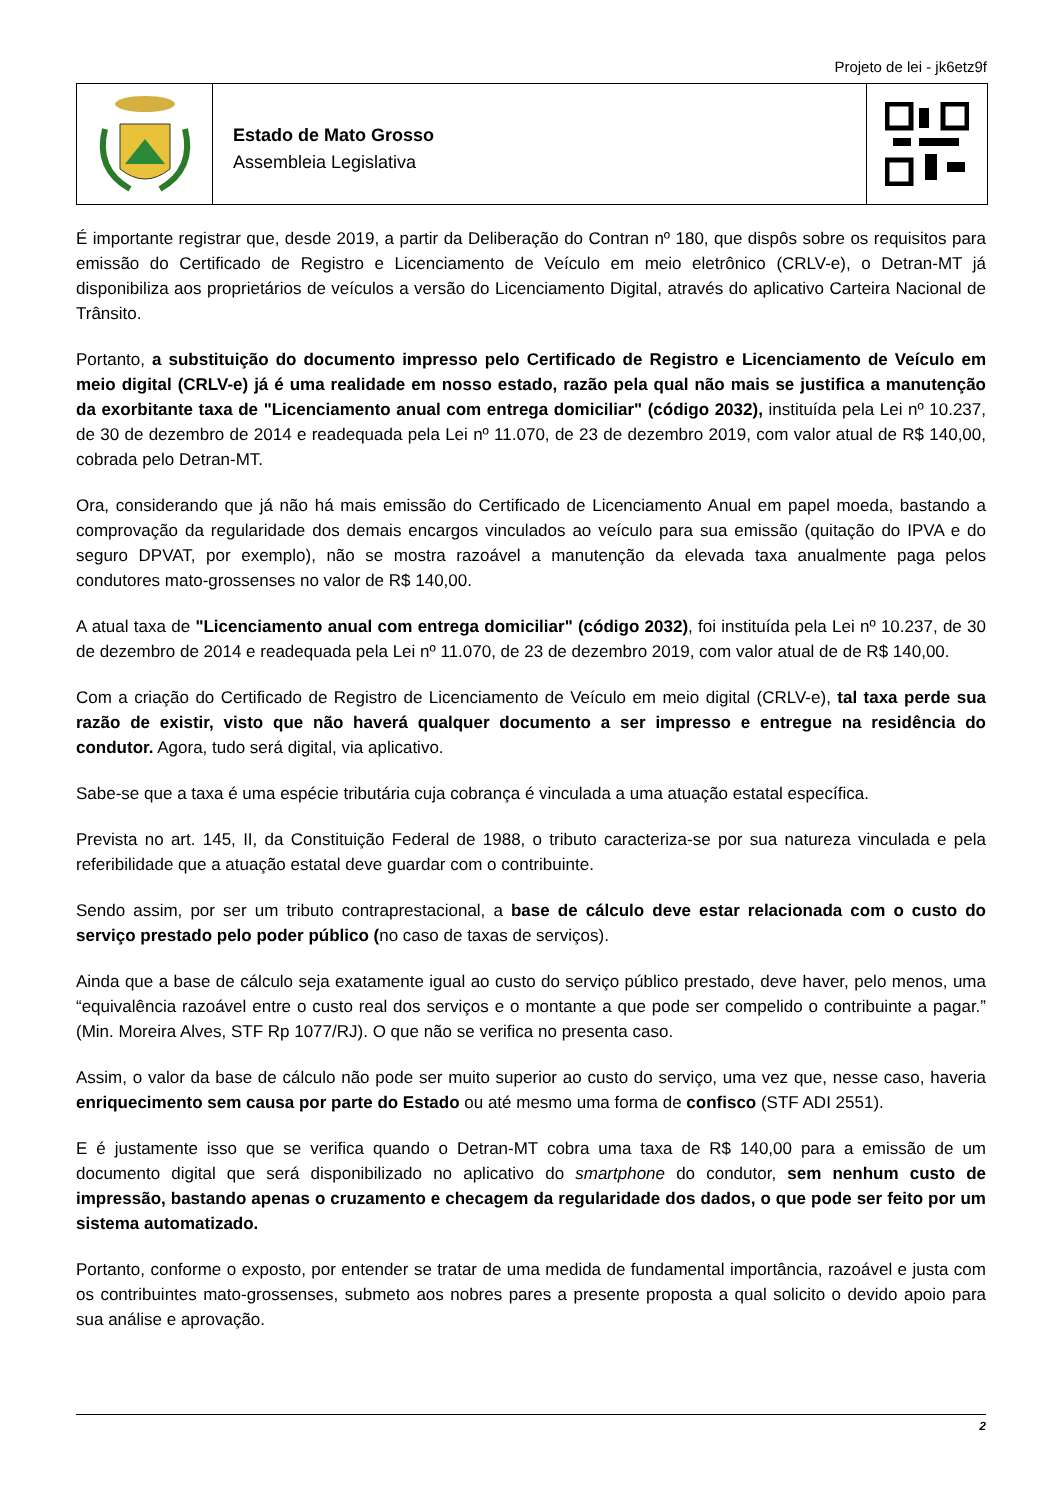Projeto de lei - jk6etz9f
Estado de Mato Grosso
Assembleia Legislativa
É importante registrar que, desde 2019, a partir da Deliberação do Contran nº 180, que dispôs sobre os requisitos para emissão do Certificado de Registro e Licenciamento de Veículo em meio eletrônico (CRLV-e), o Detran-MT já disponibiliza aos proprietários de veículos a versão do Licenciamento Digital, através do aplicativo Carteira Nacional de Trânsito.
Portanto, a substituição do documento impresso pelo Certificado de Registro e Licenciamento de Veículo em meio digital (CRLV-e) já é uma realidade em nosso estado, razão pela qual não mais se justifica a manutenção da exorbitante taxa de "Licenciamento anual com entrega domiciliar" (código 2032), instituída pela Lei nº 10.237, de 30 de dezembro de 2014 e readequada pela Lei nº 11.070, de 23 de dezembro 2019, com valor atual de R$ 140,00, cobrada pelo Detran-MT.
Ora, considerando que já não há mais emissão do Certificado de Licenciamento Anual em papel moeda, bastando a comprovação da regularidade dos demais encargos vinculados ao veículo para sua emissão (quitação do IPVA e do seguro DPVAT, por exemplo), não se mostra razoável a manutenção da elevada taxa anualmente paga pelos condutores mato-grossenses no valor de R$ 140,00.
A atual taxa de "Licenciamento anual com entrega domiciliar" (código 2032), foi instituída pela Lei nº 10.237, de 30 de dezembro de 2014 e readequada pela Lei nº 11.070, de 23 de dezembro 2019, com valor atual de de R$ 140,00.
Com a criação do Certificado de Registro de Licenciamento de Veículo em meio digital (CRLV-e), tal taxa perde sua razão de existir, visto que não haverá qualquer documento a ser impresso e entregue na residência do condutor. Agora, tudo será digital, via aplicativo.
Sabe-se que a taxa é uma espécie tributária cuja cobrança é vinculada a uma atuação estatal específica.
Prevista no art. 145, II, da Constituição Federal de 1988, o tributo caracteriza-se por sua natureza vinculada e pela referibilidade que a atuação estatal deve guardar com o contribuinte.
Sendo assim, por ser um tributo contraprestacional, a base de cálculo deve estar relacionada com o custo do serviço prestado pelo poder público (no caso de taxas de serviços).
Ainda que a base de cálculo seja exatamente igual ao custo do serviço público prestado, deve haver, pelo menos, uma “equivalência razoável entre o custo real dos serviços e o montante a que pode ser compelido o contribuinte a pagar.” (Min. Moreira Alves, STF Rp 1077/RJ). O que não se verifica no presenta caso.
Assim, o valor da base de cálculo não pode ser muito superior ao custo do serviço, uma vez que, nesse caso, haveria enriquecimento sem causa por parte do Estado ou até mesmo uma forma de confisco (STF ADI 2551).
E é justamente isso que se verifica quando o Detran-MT cobra uma taxa de R$ 140,00 para a emissão de um documento digital que será disponibilizado no aplicativo do smartphone do condutor, sem nenhum custo de impressão, bastando apenas o cruzamento e checagem da regularidade dos dados, o que pode ser feito por um sistema automatizado.
Portanto, conforme o exposto, por entender se tratar de uma medida de fundamental importância, razoável e justa com os contribuintes mato-grossenses, submeto aos nobres pares a presente proposta a qual solicito o devido apoio para sua análise e aprovação.
2